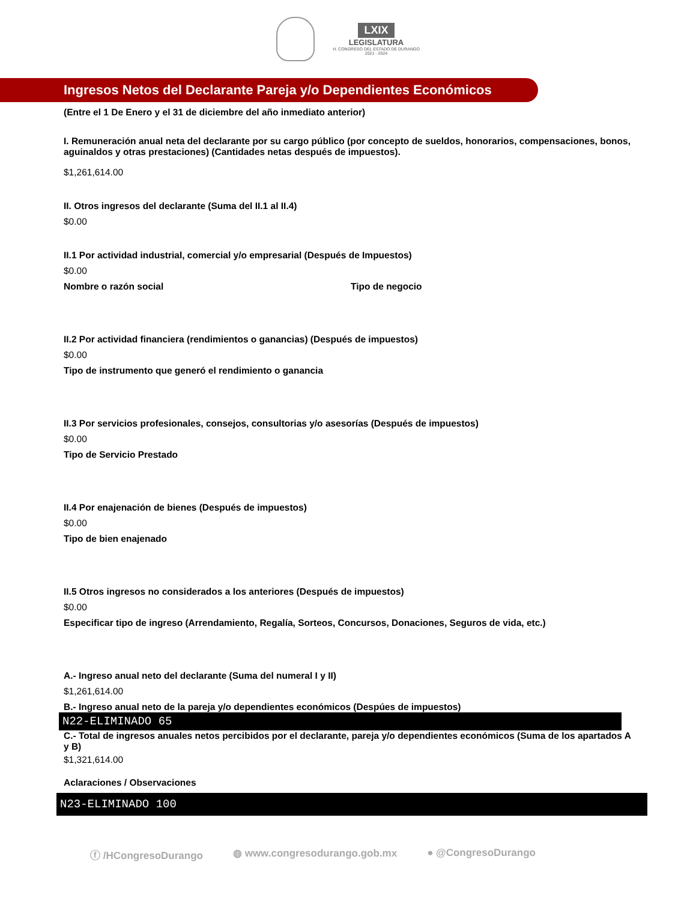LXIX
LEGISLATURA
H. CONGRESO DEL ESTADO DE DURANGO
2021 - 2024
Ingresos Netos del Declarante Pareja y/o Dependientes Económicos
(Entre el 1 De Enero y el 31 de diciembre del año inmediato anterior)
I. Remuneración anual neta del declarante por su cargo público (por concepto de sueldos, honorarios, compensaciones, bonos, aguinaldos y otras prestaciones) (Cantidades netas después de impuestos).
$1,261,614.00
II. Otros ingresos del declarante (Suma del II.1 al II.4)
$0.00
II.1 Por actividad industrial, comercial y/o empresarial (Después de Impuestos)
$0.00
Nombre o razón social Tipo de negocio
II.2 Por actividad financiera (rendimientos o ganancias) (Después de impuestos)
$0.00
Tipo de instrumento que generó el rendimiento o ganancia
II.3 Por servicios profesionales, consejos, consultorias y/o asesorías (Después de impuestos)
$0.00
Tipo de Servicio Prestado
II.4 Por enajenación de bienes (Después de impuestos)
$0.00
Tipo de bien enajenado
II.5 Otros ingresos no considerados a los anteriores (Después de impuestos)
$0.00
Especificar tipo de ingreso (Arrendamiento, Regalía, Sorteos, Concursos, Donaciones, Seguros de vida, etc.)
A.- Ingreso anual neto del declarante (Suma del numeral I y II)
$1,261,614.00
B.- Ingreso anual neto de la pareja y/o dependientes económicos (Despúes de impuestos)
N22-ELIMINADO 65
C.- Total de ingresos anuales netos percibidos por el declarante, pareja y/o dependientes económicos (Suma de los apartados A y B)
$1,321,614.00
Aclaraciones / Observaciones
N23-ELIMINADO 100
ⓕ /HCongresoDurango ◍ www.congresodurango.gob.mx ● @CongresoDurango